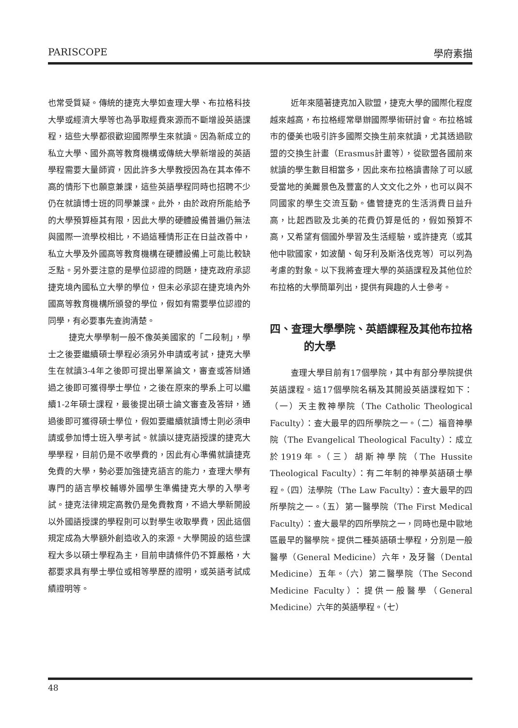PARISCOPE 學府素描
也常受質疑。傳統的捷克大學如查理大學、布拉格科技大學或經濟大學等也為爭取經費來源而不斷增設英語課程，這些大學都很歡迎國際學生來就讀。因為新成立的私立大學、國外高等教育機構或傳統大學新增設的英語學程需要大量師資，因此許多大學教授因為在其本俸不高的情形下也願意兼課，這些英語學程同時也招聘不少仍在就讀博士班的同學兼課。此外，由於政府所能給予的大學預算極其有限，因此大學的硬體設備普遍仍無法與國際一流學校相比，不過這種情形正在日益改善中，私立大學及外國高等教育機構在硬體設備上可能比較缺乏點。另外要注意的是學位認證的問題，捷克政府承認捷克境內國私立大學的學位，但未必承認在捷克境內外國高等教育機構所頒發的學位，假如有需要學位認證的同學，有必要事先查詢清楚。
捷克大學學制一般不像英美國家的「二段制」，學士之後要繼續碩士學程必須另外申請或考試，捷克大學生在就讀3-4年之後即可提出畢業論文，審查或答辯通過之後即可獲得學士學位，之後在原來的學系上可以繼續1-2年碩士課程，最後提出碩士論文審查及答辯，通過後即可獲得碩士學位，假如要繼續就讀博士則必須申請或參加博士班入學考試。就讀以捷克語授課的捷克大學學程，目前仍是不收學費的，因此有心準備就讀捷克免費的大學，勢必要加強捷克語言的能力，查理大學有專門的語言學校輔導外國學生準備捷克大學的入學考試。捷克法律規定高教仍是免費教育，不過大學新開設以外國語授課的學程則可以對學生收取學費，因此這個規定成為大學額外創造收入的來源。大學開設的這些課程大多以碩士學程為主，目前申請條件仍不算嚴格，大都要求具有學士學位或相等學歷的證明，或英語考試成績證明等。
近年來隨著捷克加入歐盟，捷克大學的國際化程度越來越高，布拉格經常舉辦國際學術研討會。布拉格城市的優美也吸引許多國際交換生前來就讀，尤其透過歐盟的交換生計畫（Erasmus計畫等），從歐盟各國前來就讀的學生數目相當多，因此來布拉格讀書除了可以感受當地的美麗景色及豐富的人文文化之外，也可以與不同國家的學生交流互動。儘管捷克的生活消費日益升高，比起西歐及北美的花費仍算是低的，假如預算不高，又希望有個國外學習及生活經驗，或許捷克（或其他中歐國家，如波蘭、匈牙利及斯洛伐克等）可以列為考慮的對象。以下我將查理大學的英語課程及其他位於布拉格的大學簡單列出，提供有興趣的人士參考。
四、查理大學學院、英語課程及其他布拉格的大學
查理大學目前有17個學院，其中有部分學院提供英語課程。這17個學院名稱及其開設英語課程如下：（一）天主教神學院（The Catholic Theological Faculty）：查大最早的四所學院之一。（二）福音神學院（The Evangelical Theological Faculty）：成立於1919年。（三）胡斯神學院（The Hussite Theological Faculty）：有二年制的神學英語碩士學程。（四）法學院（The Law Faculty）：查大最早的四所學院之一。（五）第一醫學院（The First Medical Faculty）：查大最早的四所學院之一，同時也是中歐地區最早的醫學院。提供二種英語碩士學程，分別是一般醫學（General Medicine）六年，及牙醫（Dental Medicine）五年。（六）第二醫學院（The Second Medicine Faculty）：提供一般醫學（General Medicine）六年的英語學程。（七）
48